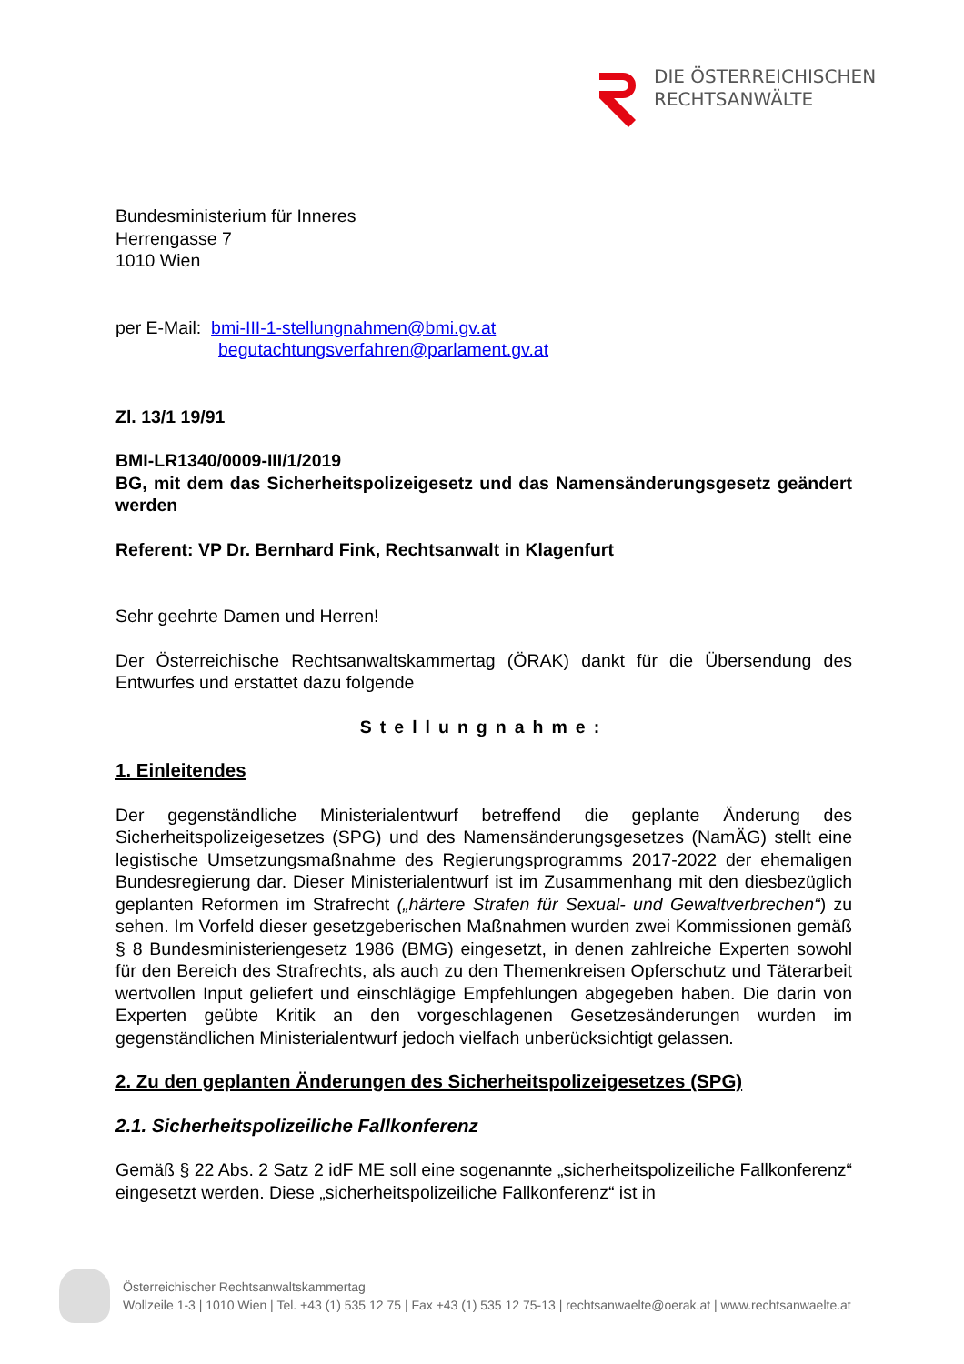DIE ÖSTERREICHISCHEN
RECHTSANWÄLTE
Bundesministerium für Inneres
Herrengasse 7
1010 Wien
per E-Mail: bmi-III-1-stellungnahmen@bmi.gv.at
begutachtungsverfahren@parlament.gv.at
Zl. 13/1 19/91
BMI-LR1340/0009-III/1/2019
BG, mit dem das Sicherheitspolizeigesetz und das Namensänderungsgesetz geändert werden
Referent: VP Dr. Bernhard Fink, Rechtsanwalt in Klagenfurt
Sehr geehrte Damen und Herren!
Der Österreichische Rechtsanwaltskammertag (ÖRAK) dankt für die Übersendung des Entwurfes und erstattet dazu folgende
Stellungnahme:
1. Einleitendes
Der gegenständliche Ministerialentwurf betreffend die geplante Änderung des Sicherheitspolizeigesetzes (SPG) und des Namensänderungsgesetzes (NamÄG) stellt eine legistische Umsetzungsmaßnahme des Regierungsprogramms 2017-2022 der ehemaligen Bundesregierung dar. Dieser Ministerialentwurf ist im Zusammenhang mit den diesbezüglich geplanten Reformen im Strafrecht („härtere Strafen für Sexual- und Gewaltverbrechen“) zu sehen. Im Vorfeld dieser gesetzgeberischen Maßnahmen wurden zwei Kommissionen gemäß § 8 Bundesministeriengesetz 1986 (BMG) eingesetzt, in denen zahlreiche Experten sowohl für den Bereich des Strafrechts, als auch zu den Themenkreisen Opferschutz und Täterarbeit wertvollen Input geliefert und einschlägige Empfehlungen abgegeben haben. Die darin von Experten geübte Kritik an den vorgeschlagenen Gesetzesänderungen wurden im gegenständlichen Ministerialentwurf jedoch vielfach unberücksichtigt gelassen.
2. Zu den geplanten Änderungen des Sicherheitspolizeigesetzes (SPG)
2.1. Sicherheitspolizeiliche Fallkonferenz
Gemäß § 22 Abs. 2 Satz 2 idF ME soll eine sogenannte „sicherheitspolizeiliche Fallkonferenz“ eingesetzt werden. Diese „sicherheitspolizeiliche Fallkonferenz“ ist in
Österreichischer Rechtsanwaltskammertag
Wollzeile 1-3 | 1010 Wien | Tel. +43 (1) 535 12 75 | Fax +43 (1) 535 12 75-13 | rechtsanwaelte@oerak.at | www.rechtsanwaelte.at